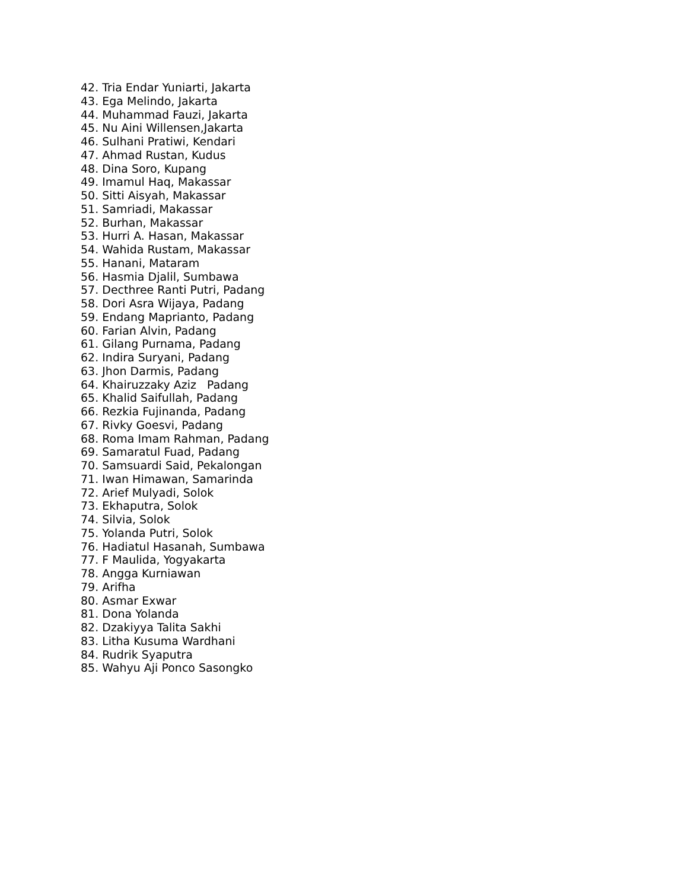42. Tria Endar Yuniarti, Jakarta
43. Ega Melindo, Jakarta
44. Muhammad Fauzi, Jakarta
45. Nu Aini Willensen,Jakarta
46. Sulhani Pratiwi, Kendari
47. Ahmad Rustan, Kudus
48. Dina Soro, Kupang
49. Imamul Haq, Makassar
50. Sitti Aisyah, Makassar
51. Samriadi, Makassar
52. Burhan, Makassar
53. Hurri A. Hasan, Makassar
54. Wahida Rustam, Makassar
55. Hanani, Mataram
56. Hasmia Djalil, Sumbawa
57. Decthree Ranti Putri, Padang
58. Dori Asra Wijaya, Padang
59. Endang Maprianto, Padang
60. Farian Alvin, Padang
61. Gilang Purnama, Padang
62. Indira Suryani, Padang
63. Jhon Darmis, Padang
64. Khairuzzaky Aziz Padang
65. Khalid Saifullah, Padang
66. Rezkia Fujinanda, Padang
67. Rivky Goesvi, Padang
68. Roma Imam Rahman, Padang
69. Samaratul Fuad, Padang
70. Samsuardi Said, Pekalongan
71. Iwan Himawan, Samarinda
72. Arief Mulyadi, Solok
73. Ekhaputra, Solok
74. Silvia, Solok
75. Yolanda Putri, Solok
76. Hadiatul Hasanah, Sumbawa
77. F Maulida, Yogyakarta
78. Angga Kurniawan
79. Arifha
80. Asmar Exwar
81. Dona Yolanda
82. Dzakiyya Talita Sakhi
83. Litha Kusuma Wardhani
84. Rudrik Syaputra
85. Wahyu Aji Ponco Sasongko